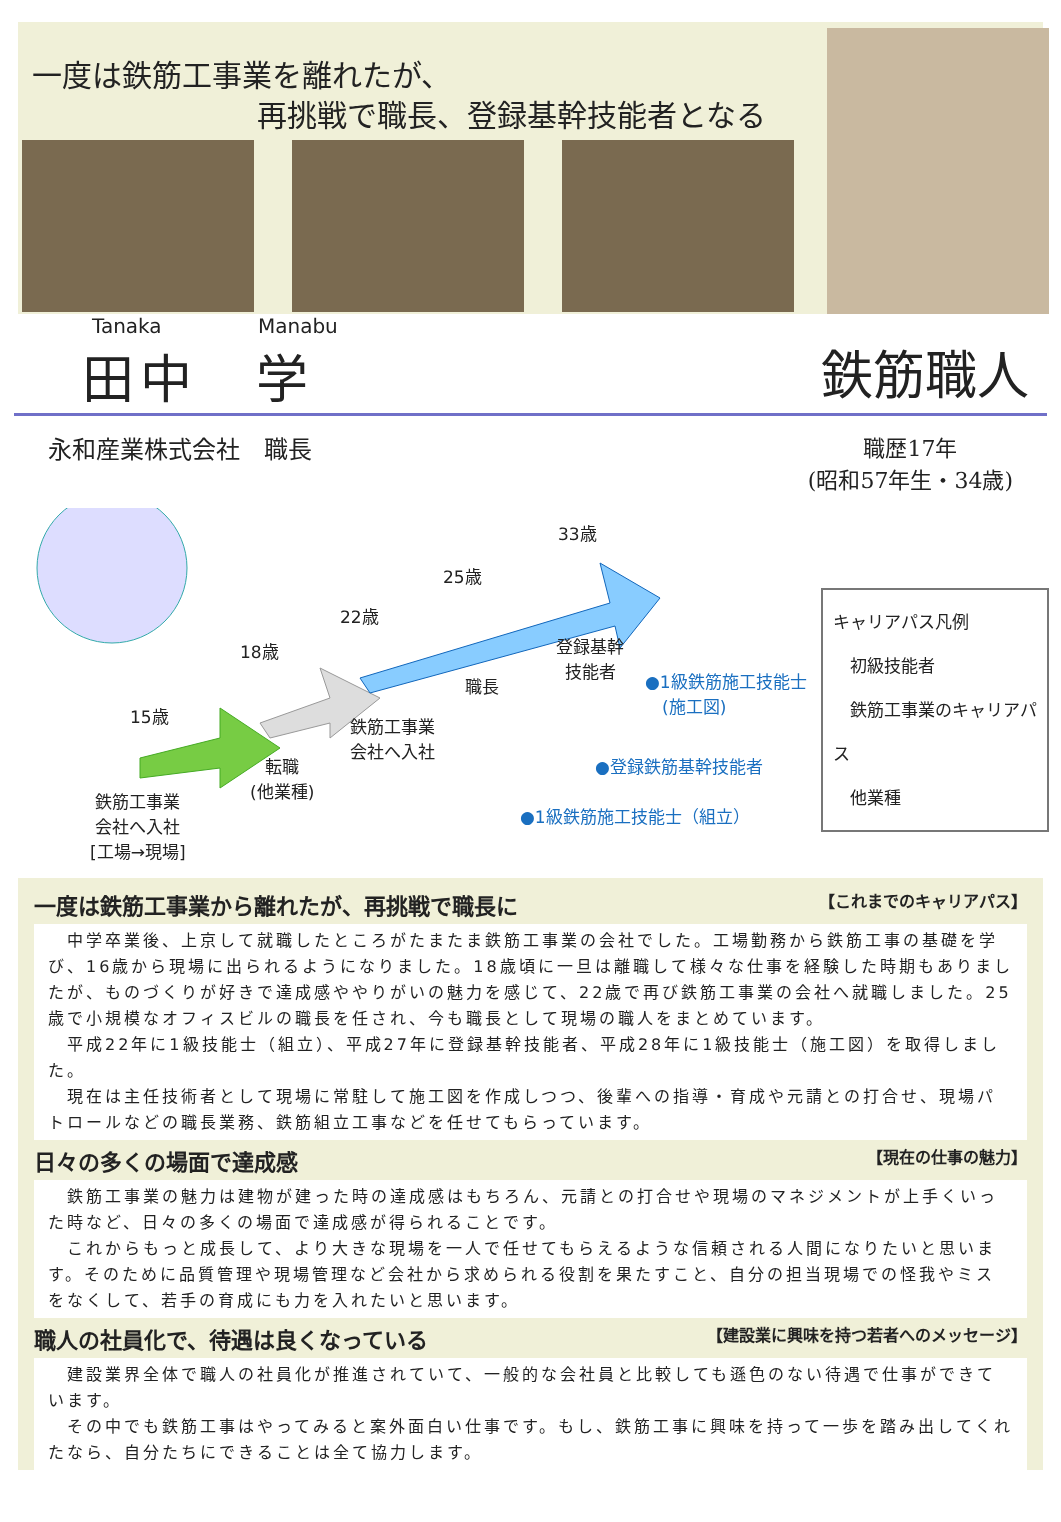一度は鉄筋工事業を離れたが、
再挑戦で職長、登録基幹技能者となる
Tanaka Manabu
田中　学
鉄筋職人
永和産業株式会社　職長 職歴17年
(昭和57年生・34歳)
33歳
25歳
22歳
18歳
15歳
登録基幹
技能者
職長
鉄筋工事業
会社へ入社
転職
(他業種)
鉄筋工事業
会社へ入社
[工場→現場]
●1級鉄筋施工技能士
　(施工図)
●登録鉄筋基幹技能者
●1級鉄筋施工技能士（組立）
キャリアパス凡例
　初級技能者
　鉄筋工事業のキャリアパス
　他業種
一度は鉄筋工事業から離れたが、再挑戦で職長に 【これまでのキャリアパス】
　中学卒業後、上京して就職したところがたまたま鉄筋工事業の会社でした。工場勤務から鉄筋工事の基礎を学び、16歳から現場に出られるようになりました。18歳頃に一旦は離職して様々な仕事を経験した時期もありましたが、ものづくりが好きで達成感ややりがいの魅力を感じて、22歳で再び鉄筋工事業の会社へ就職しました。25歳で小規模なオフィスビルの職長を任され、今も職長として現場の職人をまとめています。
　平成22年に1級技能士（組立）、平成27年に登録基幹技能者、平成28年に1級技能士（施工図）を取得しました。
　現在は主任技術者として現場に常駐して施工図を作成しつつ、後輩への指導・育成や元請との打合せ、現場パトロールなどの職長業務、鉄筋組立工事などを任せてもらっています。
日々の多くの場面で達成感 【現在の仕事の魅力】
　鉄筋工事業の魅力は建物が建った時の達成感はもちろん、元請との打合せや現場のマネジメントが上手くいった時など、日々の多くの場面で達成感が得られることです。
　これからもっと成長して、より大きな現場を一人で任せてもらえるような信頼される人間になりたいと思います。そのために品質管理や現場管理など会社から求められる役割を果たすこと、自分の担当現場での怪我やミスをなくして、若手の育成にも力を入れたいと思います。
職人の社員化で、待遇は良くなっている 【建設業に興味を持つ若者へのメッセージ】
　建設業界全体で職人の社員化が推進されていて、一般的な会社員と比較しても遜色のない待遇で仕事ができています。
　その中でも鉄筋工事はやってみると案外面白い仕事です。もし、鉄筋工事に興味を持って一歩を踏み出してくれたなら、自分たちにできることは全て協力します。